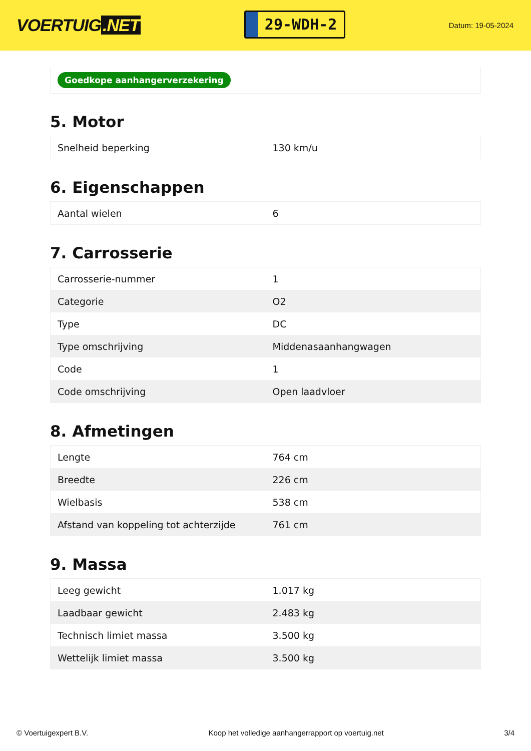VOERTUIG.NET
29-WDH-2
Datum: 19-05-2024
Goedkope aanhangerverzekering
5. Motor
| Snelheid beperking | 130 km/u |
6. Eigenschappen
| Aantal wielen | 6 |
7. Carrosserie
| Carrosserie-nummer | 1 |
| Categorie | O2 |
| Type | DC |
| Type omschrijving | Middenasaanhangwagen |
| Code | 1 |
| Code omschrijving | Open laadvloer |
8. Afmetingen
| Lengte | 764 cm |
| Breedte | 226 cm |
| Wielbasis | 538 cm |
| Afstand van koppeling tot achterzijde | 761 cm |
9. Massa
| Leeg gewicht | 1.017 kg |
| Laadbaar gewicht | 2.483 kg |
| Technisch limiet massa | 3.500 kg |
| Wettelijk limiet massa | 3.500 kg |
© Voertuigexpert B.V. Koop het volledige aanhangerrapport op voertuig.net 3/4